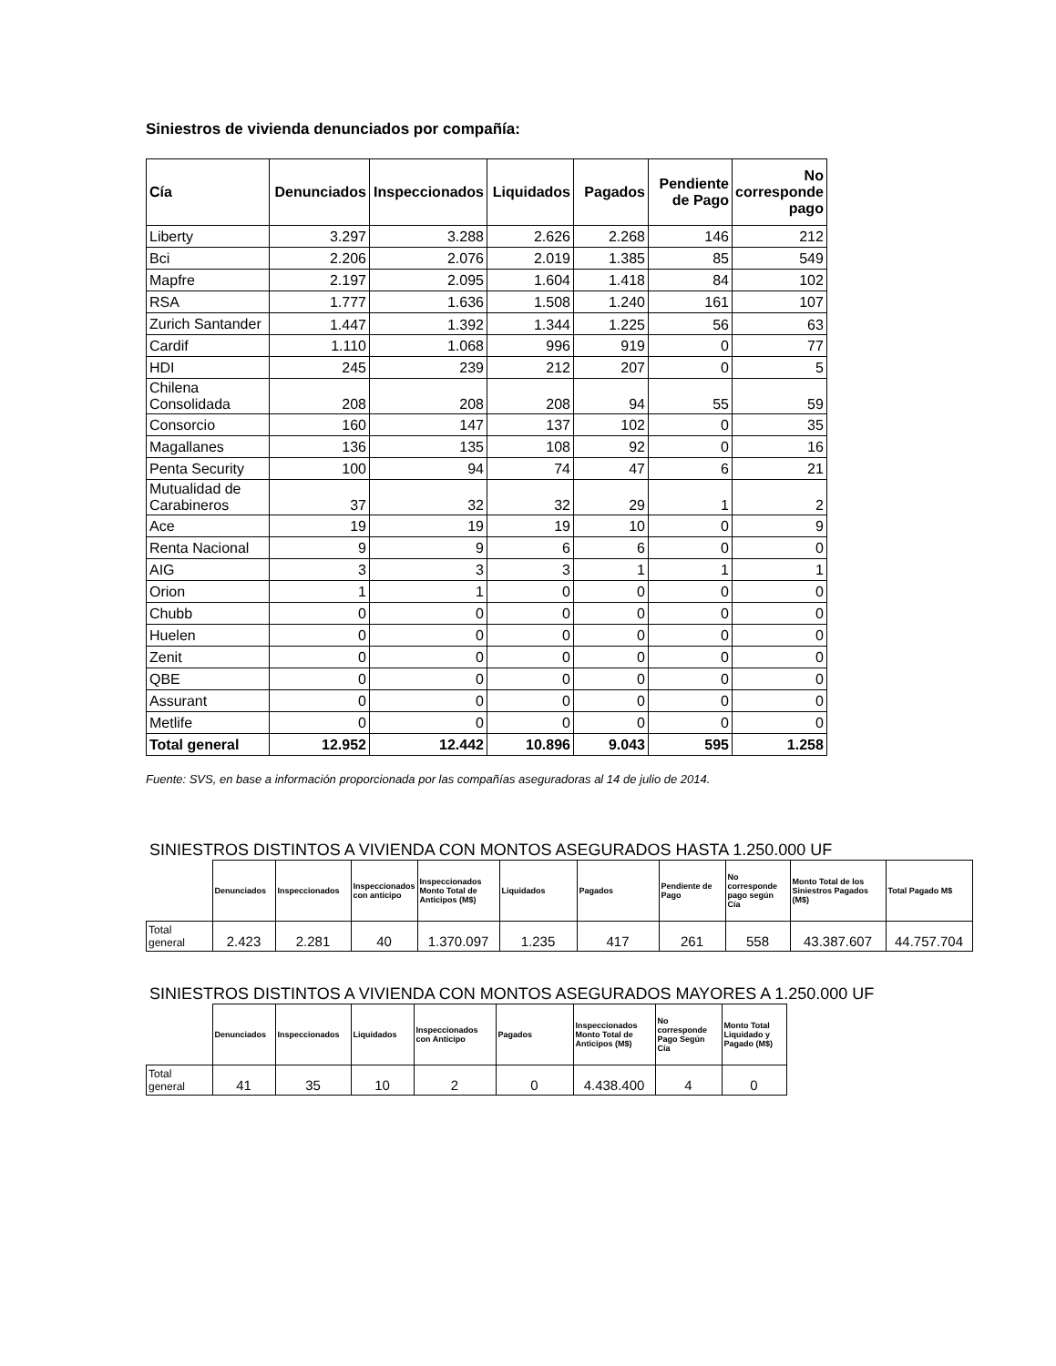Siniestros de vivienda denunciados por compañía:
| Cía | Denunciados | Inspeccionados | Liquidados | Pagados | Pendiente de Pago | No corresponde pago |
| --- | --- | --- | --- | --- | --- | --- |
| Liberty | 3.297 | 3.288 | 2.626 | 2.268 | 146 | 212 |
| Bci | 2.206 | 2.076 | 2.019 | 1.385 | 85 | 549 |
| Mapfre | 2.197 | 2.095 | 1.604 | 1.418 | 84 | 102 |
| RSA | 1.777 | 1.636 | 1.508 | 1.240 | 161 | 107 |
| Zurich Santander | 1.447 | 1.392 | 1.344 | 1.225 | 56 | 63 |
| Cardif | 1.110 | 1.068 | 996 | 919 | 0 | 77 |
| HDI | 245 | 239 | 212 | 207 | 0 | 5 |
| Chilena Consolidada | 208 | 208 | 208 | 94 | 55 | 59 |
| Consorcio | 160 | 147 | 137 | 102 | 0 | 35 |
| Magallanes | 136 | 135 | 108 | 92 | 0 | 16 |
| Penta Security | 100 | 94 | 74 | 47 | 6 | 21 |
| Mutualidad de Carabineros | 37 | 32 | 32 | 29 | 1 | 2 |
| Ace | 19 | 19 | 19 | 10 | 0 | 9 |
| Renta Nacional | 9 | 9 | 6 | 6 | 0 | 0 |
| AIG | 3 | 3 | 3 | 1 | 1 | 1 |
| Orion | 1 | 1 | 0 | 0 | 0 | 0 |
| Chubb | 0 | 0 | 0 | 0 | 0 | 0 |
| Huelen | 0 | 0 | 0 | 0 | 0 | 0 |
| Zenit | 0 | 0 | 0 | 0 | 0 | 0 |
| QBE | 0 | 0 | 0 | 0 | 0 | 0 |
| Assurant | 0 | 0 | 0 | 0 | 0 | 0 |
| Metlife | 0 | 0 | 0 | 0 | 0 | 0 |
| Total general | 12.952 | 12.442 | 10.896 | 9.043 | 595 | 1.258 |
Fuente: SVS, en base a información proporcionada por las compañías aseguradoras al 14 de julio de 2014.
SINIESTROS DISTINTOS A VIVIENDA CON MONTOS ASEGURADOS HASTA 1.250.000 UF
| | Denunciados | Inspeccionados | Inspeccionados con anticipo | Inspeccionados Monto Total de Anticipos (M$) | Liquidados | Pagados | Pendiente de Pago | No corresponde pago según Cía | Monto Total de los Siniestros Pagados (M$) | Total Pagado M$ |
| --- | --- | --- | --- | --- | --- | --- | --- | --- | --- | --- |
| Total general | 2.423 | 2.281 | 40 | 1.370.097 | 1.235 | 417 | 261 | 558 | 43.387.607 | 44.757.704 |
SINIESTROS DISTINTOS A VIVIENDA CON MONTOS ASEGURADOS MAYORES A 1.250.000 UF
| | Denunciados | Inspeccionados | Liquidados | Inspeccionados con Anticipo | Pagados | Inspeccionados Monto Total de Anticipos (M$) | No corresponde Pago Según Cía | Monto Total Liquidado y Pagado (M$) |
| --- | --- | --- | --- | --- | --- | --- | --- | --- |
| Total general | 41 | 35 | 10 | 2 | 0 | 4.438.400 | 4 | 0 |